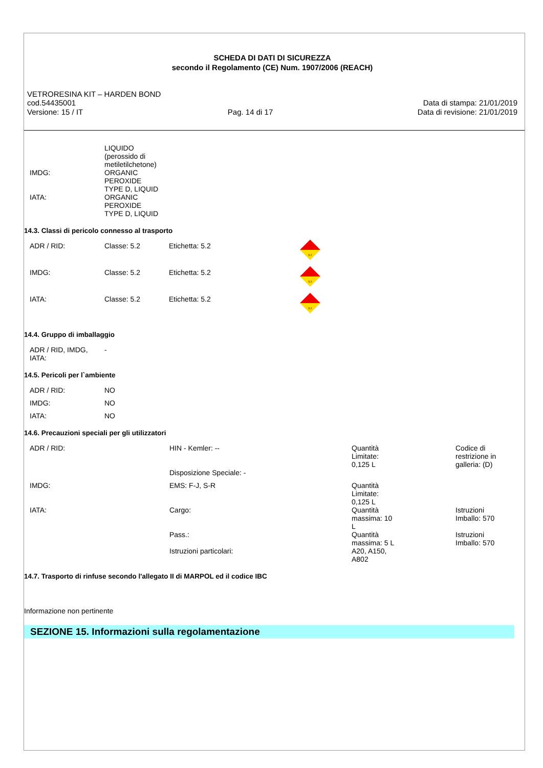SCHEDA DI DATI DI SICUREZZA
secondo il Regolamento (CE) Num. 1907/2006 (REACH)
VETRORESINA KIT – HARDEN BOND
cod.54435001 Data di stampa: 21/01/2019
Versione: 15 / IT Pag. 14 di 17 Data di revisione: 21/01/2019
| | LIQUIDO (perossido di metiletilchetone) |
| IMDG: | ORGANIC PEROXIDE TYPE D, LIQUID |
| IATA: | ORGANIC PEROXIDE TYPE D, LIQUID |
14.3. Classi di pericolo connesso al trasporto
| ADR / RID: | Classe: 5.2 | Etichetta: 5.2 | 5.2 |
| IMDG: | Classe: 5.2 | Etichetta: 5.2 | 5.2 |
| IATA: | Classe: 5.2 | Etichetta: 5.2 | 5.2 |
14.4. Gruppo di imballaggio
| ADR / RID, IMDG, IATA: | - |
14.5. Pericoli per l`ambiente
| ADR / RID: | NO |
| IMDG: | NO |
| IATA: | NO |
14.6. Precauzioni speciali per gli utilizzatori
| ADR / RID: | HIN - Kemler: -- | Quantità Limitate: 0,125 L | Codice di restrizione in galleria: (D) |
| | Disposizione Speciale: - | | |
| IMDG: | EMS: F-J, S-R | Quantità Limitate: 0,125 L | |
| IATA: | Cargo: | Quantità massima: 10 L | Istruzioni Imballo: 570 |
| | Pass.: | Quantità massima: 5 L | Istruzioni Imballo: 570 |
| | Istruzioni particolari: | A20, A150, A802 | |
14.7. Trasporto di rinfuse secondo l'allegato II di MARPOL ed il codice IBC
Informazione non pertinente
SEZIONE 15. Informazioni sulla regolamentazione